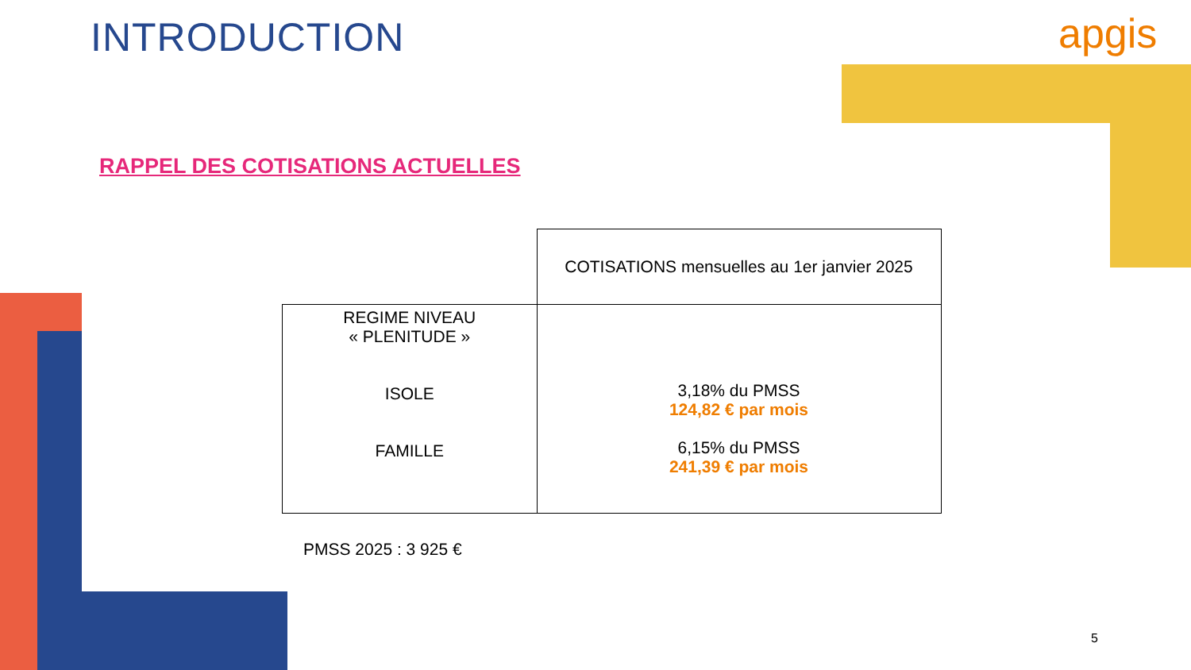INTRODUCTION apgis
RAPPEL DES COTISATIONS ACTUELLES
| | COTISATIONS mensuelles au 1er janvier 2025 |
| REGIME NIVEAU « PLENITUDE » ISOLE FAMILLE | 3,18% du PMSS 124,82 € par mois 6,15% du PMSS 241,39 € par mois |
PMSS 2025 : 3 925 €
5